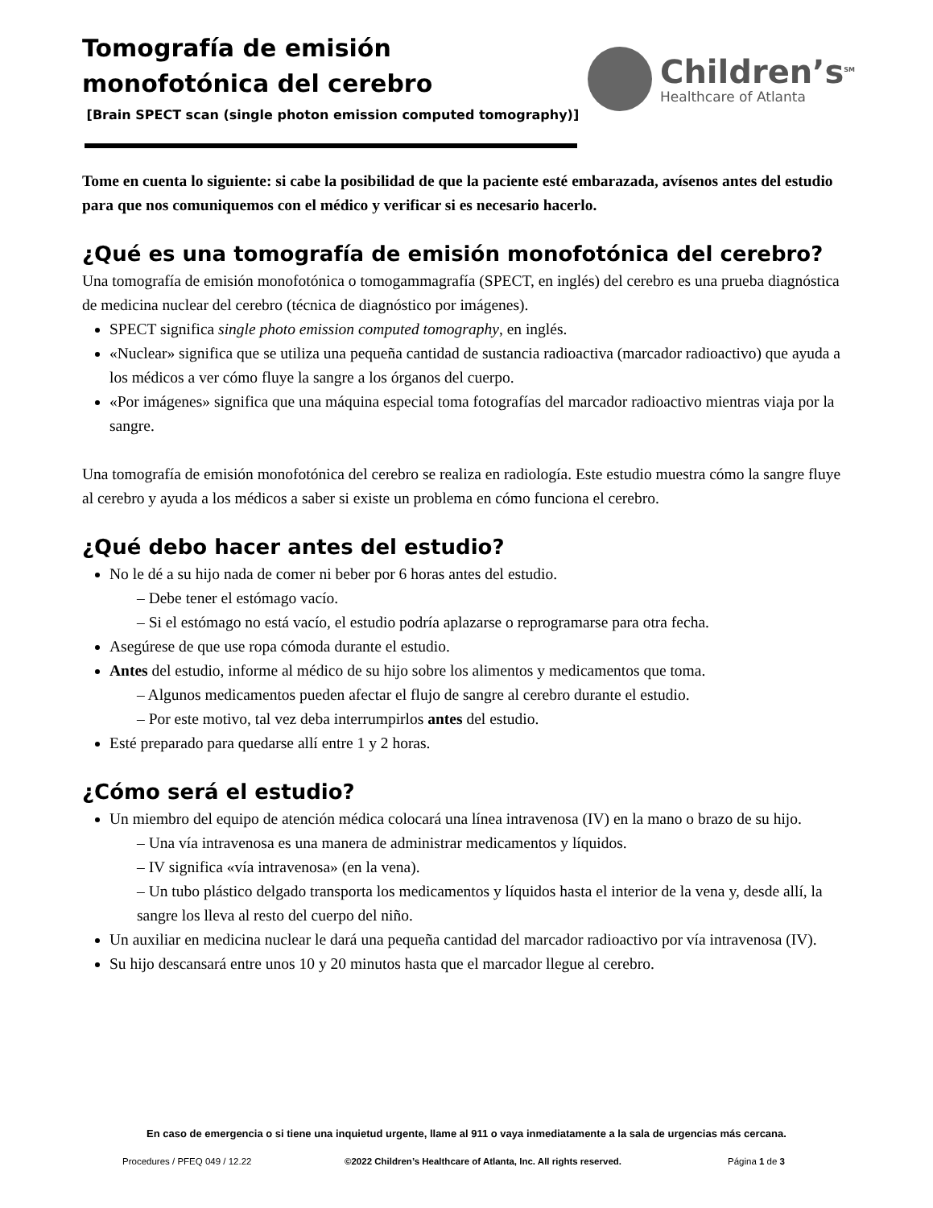Children’s<sup>SM</sup>
Healthcare of Atlanta
Tomografía de emisión monofotónica del cerebro
[Brain SPECT scan (single photon emission computed tomography)]
Tome en cuenta lo siguiente: si cabe la posibilidad de que la paciente esté embarazada, avísenos antes del estudio para que nos comuniquemos con el médico y verificar si es necesario hacerlo.
¿Qué es una tomografía de emisión monofotónica del cerebro?
Una tomografía de emisión monofotónica o tomogammagrafía (SPECT, en inglés) del cerebro es una prueba diagnóstica de medicina nuclear del cerebro (técnica de diagnóstico por imágenes).
SPECT significa single photo emission computed tomography, en inglés.
«Nuclear» significa que se utiliza una pequeña cantidad de sustancia radioactiva (marcador radioactivo) que ayuda a los médicos a ver cómo fluye la sangre a los órganos del cuerpo.
«Por imágenes» significa que una máquina especial toma fotografías del marcador radioactivo mientras viaja por la sangre.
Una tomografía de emisión monofotónica del cerebro se realiza en radiología. Este estudio muestra cómo la sangre fluye al cerebro y ayuda a los médicos a saber si existe un problema en cómo funciona el cerebro.
¿Qué debo hacer antes del estudio?
No le dé a su hijo nada de comer ni beber por 6 horas antes del estudio.
– Debe tener el estómago vacío.
– Si el estómago no está vacío, el estudio podría aplazarse o reprogramarse para otra fecha.
Asegúrese de que use ropa cómoda durante el estudio.
Antes del estudio, informe al médico de su hijo sobre los alimentos y medicamentos que toma.
– Algunos medicamentos pueden afectar el flujo de sangre al cerebro durante el estudio.
– Por este motivo, tal vez deba interrumpirlos antes del estudio.
Esté preparado para quedarse allí entre 1 y 2 horas.
¿Cómo será el estudio?
Un miembro del equipo de atención médica colocará una línea intravenosa (IV) en la mano o brazo de su hijo.
– Una vía intravenosa es una manera de administrar medicamentos y líquidos.
– IV significa «vía intravenosa» (en la vena).
– Un tubo plástico delgado transporta los medicamentos y líquidos hasta el interior de la vena y, desde allí, la sangre los lleva al resto del cuerpo del niño.
Un auxiliar en medicina nuclear le dará una pequeña cantidad del marcador radioactivo por vía intravenosa (IV).
Su hijo descansará entre unos 10 y 20 minutos hasta que el marcador llegue al cerebro.
En caso de emergencia o si tiene una inquietud urgente, llame al 911 o vaya inmediatamente a la sala de urgencias más cercana.
Procedures / PFEQ 049 / 12.22 ©2022 Children’s Healthcare of Atlanta, Inc. All rights reserved. Página 1 de 3